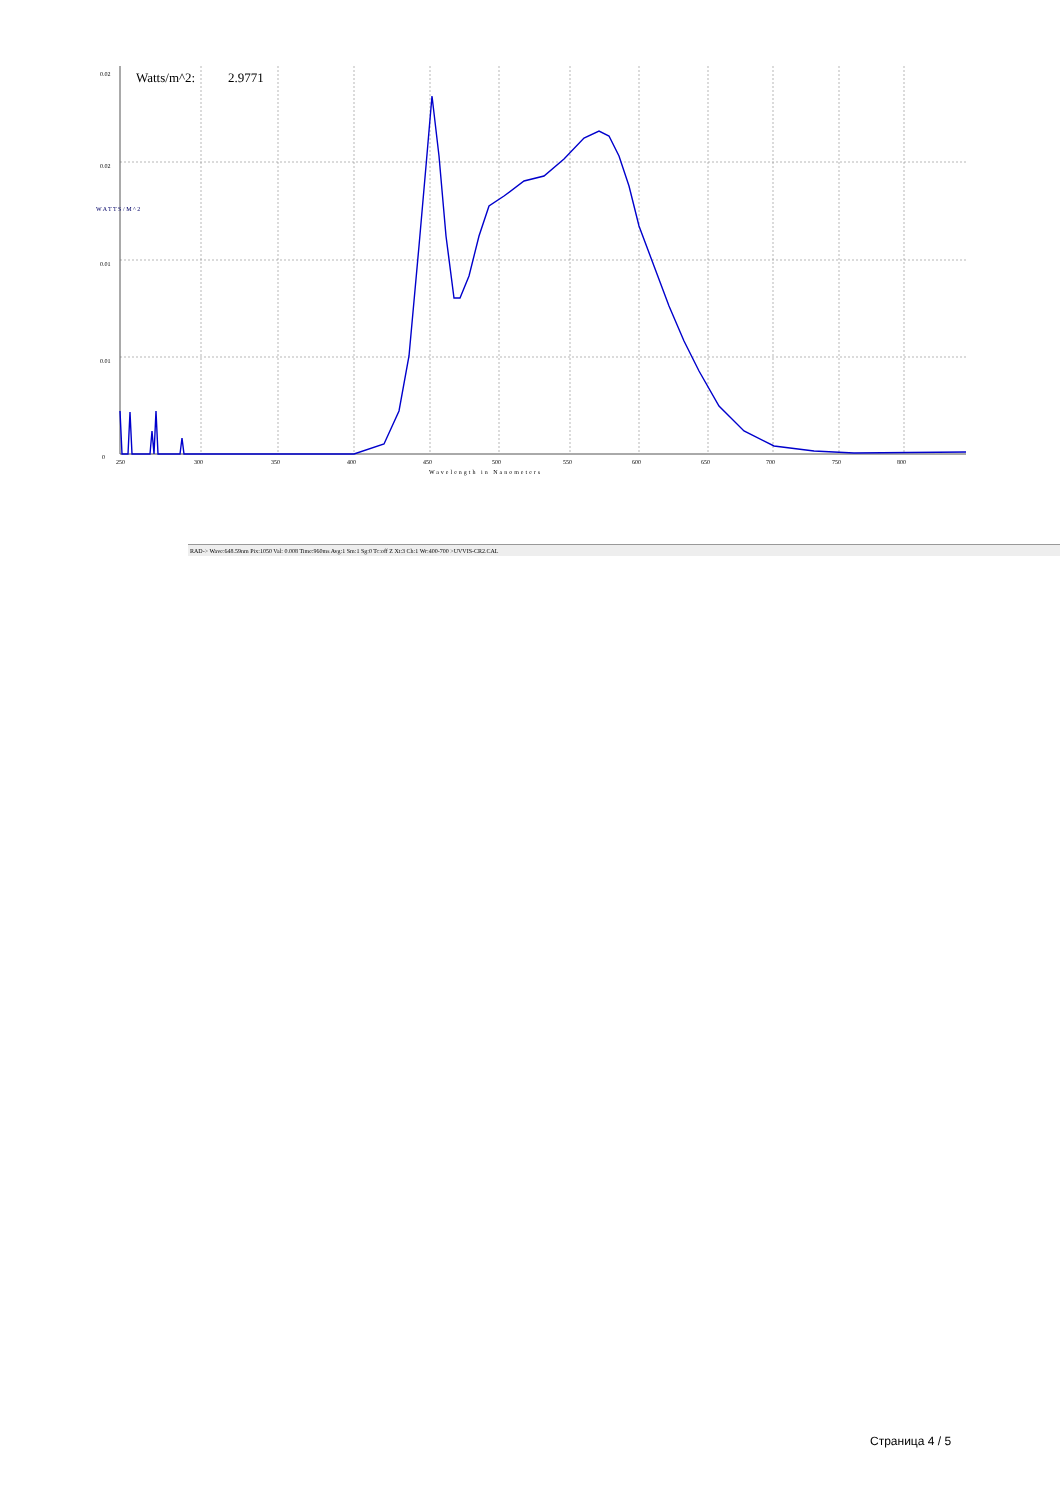Watts/m^2:
2.9771
0.02
0.02
0.01
0.01
0
W A T T S / M ^ 2
250
300
350
400
450
500
550
600
650
700
750
800
Wavelength in Nanometers
RAD-> Wave:648.59nm Pix:1050 Val: 0.008 Time:960ms Avg:1 Sm:1 Sg:0 Tc:off Z Xt:3 Ch:1 Wr:400-700 >UVVIS-CR2.CAL
Страница 4 / 5